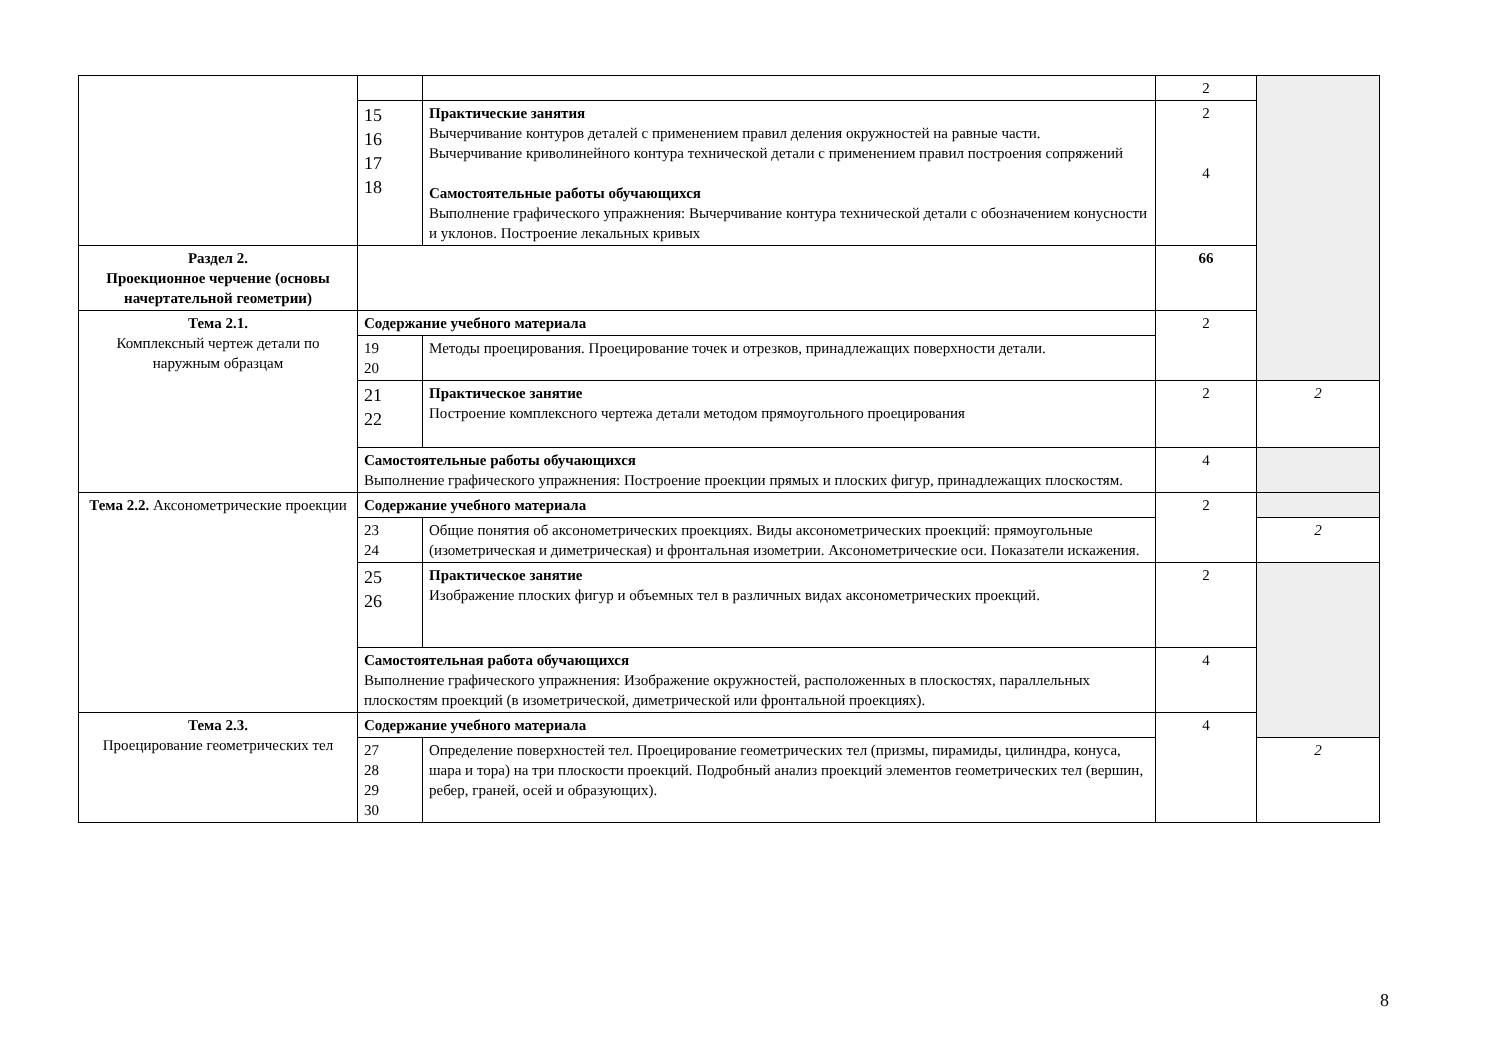| | | | 2 | |
| | 15 16 17 18 | Практические занятия Вычерчивание контуров деталей с применением правил деления окружностей на равные части. Вычерчивание криволинейного контура технической детали с применением правил построения сопряжений Самостоятельные работы обучающихся Выполнение графического упражнения: Вычерчивание контура технической детали с обозначением конусности и уклонов. Построение лекальных кривых | 2 4 | |
| Раздел 2. Проекционное черчение (основы начертательной геометрии) | | | 66 | |
| Тема 2.1. Комплексный чертеж детали по наружным образцам | Содержание учебного материала | | 2 | |
| | 19 20 | Методы проецирования. Проецирование точек и отрезков, принадлежащих поверхности детали. | | |
| | 21 22 | Практическое занятие Построение комплексного чертежа детали методом прямоугольного проецирования | 2 | 2 |
| | Самостоятельные работы обучающихся Выполнение графического упражнения: Построение проекции прямых и плоских фигур, принадлежащих плоскостям. | | 4 | |
| Тема 2.2. Аксонометрические проекции | Содержание учебного материала | | 2 | |
| | 23 24 | Общие понятия об аксонометрических проекциях. Виды аксонометрических проекций: прямоугольные (изометрическая и диметрическая) и фронтальная изометрии. Аксонометрические оси. Показатели искажения. | | 2 |
| | 25 26 | Практическое занятие Изображение плоских фигур и объемных тел в различных видах аксонометрических проекций. | 2 | |
| | Самостоятельная работа обучающихся Выполнение графического упражнения: Изображение окружностей, расположенных в плоскостях, параллельных плоскостям проекций (в изометрической, диметрической или фронтальной проекциях). | | 4 | |
| Тема 2.3. Проецирование геометрических тел | Содержание учебного материала | | 4 | |
| | 27 28 29 30 | Определение поверхностей тел. Проецирование геометрических тел (призмы, пирамиды, цилиндра, конуса, шара и тора) на три плоскости проекций. Подробный анализ проекций элементов геометрических тел (вершин, ребер, граней, осей и образующих). | | 2 |
8